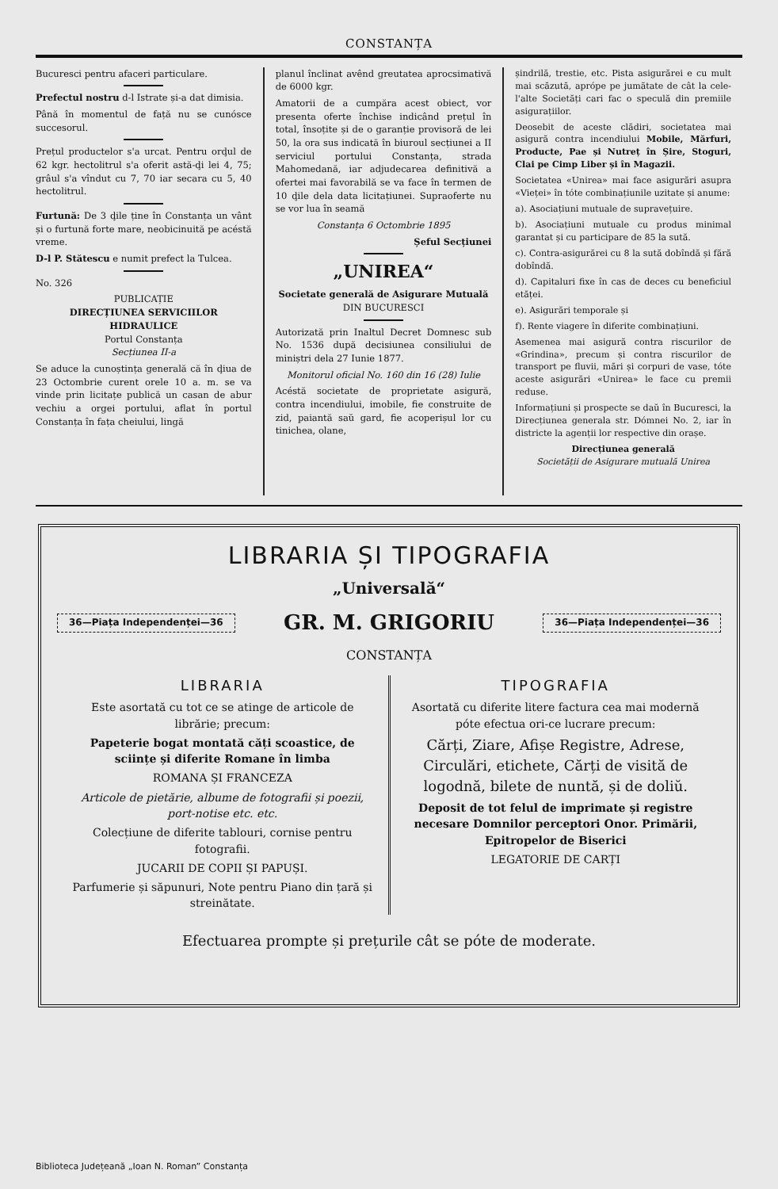CONSTANȚA
Bucuresci pentru afaceri particulare.
Prefectul nostru d-l Istrate și-a dat dimisia.
Până în momentul de față nu se cunósce succesorul.
Prețul productelor s'a urcat. Pentru orḑul de 62 kgr. hectolitrul s'a oferit astă-ḑi lei 4, 75; grâul s'a vîndut cu 7, 70 iar secara cu 5, 40 hectolitrul.
Furtună: De 3 ḑile ține în Constanța un vânt și o furtună forte mare, neobicinuită pe acéstă vreme.
D-l P. Stătescu e numit prefect la Tulcea.
No. 326
PUBLICAȚIE
DIRECȚIUNEA SERVICIILOR HIDRAULICE
Portul Constanța
Secțiunea II-a
Se aduce la cunoștința generală că în ḑiua de 23 Octombrie curent orele 10 a. m. se va vinde prin licitațe publică un casan de abur vechiu a orgei portului, aflat în portul Constanța în fața cheiului, lingă
planul înclinat avênd greutatea aprocsimativă de 6000 kgr.
Amatorii de a cumpăra acest obiect, vor presenta oferte închise indicând prețul în total, însoțite și de o garanție provisoră de lei 50, la ora sus indicată în biuroul secțiunei a II serviciul portului Constanța, strada Mahomedană, iar adjudecarea definitivă a ofertei mai favorabilă se va face în termen de 10 ḑile dela data licitațiunei. Supraoferte nu se vor lua în seamă
Constanța 6 Octombrie 1895
Șeful Secțiunei
„UNIREA“
Societate generală de Asigurare Mutuală
DIN BUCURESCI
Autorizată prin Inaltul Decret Domnesc sub No. 1536 după decisiunea consiliului de miniștri dela 27 Iunie 1877.
Monitorul oficial No. 160 din 16 (28) Iulie
Acéstă societate de proprietate asigură, contra incendiului, imobile, fie construite de zid, paiantă saŭ gard, fie acoperișul lor cu tinichea, olane,
șindrilă, trestie, etc. Pista asigurărei e cu mult mai scăzută, aprópe pe jumătate de cât la cele-l'alte Societăți cari fac o speculă din premiile asigurațiilor.
Deosebit de aceste clădiri, societatea mai asigură contra incendiului Mobile, Mărfuri, Producte, Pae și Nutreț în Șire, Stoguri, Clai pe Cimp Liber și în Magazii.
Societatea «Unirea» mai face asigurări asupra «Vieței» în tóte combinațiunile uzitate și anume:
a). Asociațiuni mutuale de supravețuire.
b). Asociațiuni mutuale cu produs minimal garantat și cu participare de 85 la sută.
c). Contra-asigurărei cu 8 la sută dobîndă și fără dobîndă.
d). Capitaluri fixe în cas de deces cu beneficiul etăței.
e). Asigurări temporale și
f). Rente viagere în diferite combinațiuni.
Asemenea mai asigură contra riscurilor de «Grindina», precum și contra riscurilor de transport pe fluvii, mări și corpuri de vase, tóte aceste asigurări «Unirea» le face cu premii reduse.
Informațiuni și prospecte se daŭ în Bucuresci, la Direcțiunea generala str. Dómnei No. 2, iar în districte la agenții lor respective din orașe.
Direcțiunea generală
Societății de Asigurare mutuală Unirea
LIBRARIA ȘI TIPOGRAFIA
„Universală“
36—Piața Independenței—36 GR. M. GRIGORIU 36—Piața Independenței—36
CONSTANȚA
LIBRARIA
Este asortată cu tot ce se atinge de articole de librărie; precum:
Papeterie bogat montată căți scoastice, de sciințe și diferite Romane în limba
ROMANA ȘI FRANCEZA
Articole de pietărie, albume de fotografii și poezii, port-notise etc. etc.
Colecțiune de diferite tablouri, cornise pentru fotografii.
JUCARII DE COPII ȘI PAPUȘI.
Parfumerie și săpunuri, Note pentru Piano din țară și streinătate.
TIPOGRAFIA
Asortată cu diferite litere factura cea mai modernă póte efectua ori-ce lucrare precum:
Cărți, Ziare, Afișe Registre, Adrese, Circulări, etichete, Cărți de visită de logodnă, bilete de nuntă, și de doliŭ.
Deposit de tot felul de imprimate și registre necesare Domnilor perceptori Onor. Primării, Epitropelor de Biserici
LEGATORIE DE CARȚI
Efectuarea prompte și prețurile cât se póte de moderate.
Biblioteca Județeană „Ioan N. Roman” Constanța